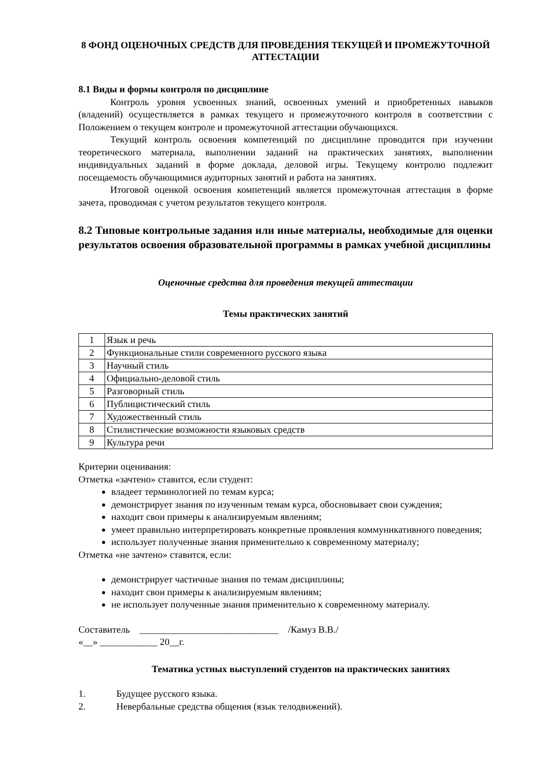8 ФОНД ОЦЕНОЧНЫХ СРЕДСТВ ДЛЯ ПРОВЕДЕНИЯ ТЕКУЩЕЙ И ПРОМЕЖУТОЧНОЙ АТТЕСТАЦИИ
8.1 Виды и формы контроля по дисциплине
Контроль уровня усвоенных знаний, освоенных умений и приобретенных навыков (владений) осуществляется в рамках текущего и промежуточного контроля в соответствии с Положением о текущем контроле и промежуточной аттестации обучающихся.
Текущий контроль освоения компетенций по дисциплине проводится при изучении теоретического материала, выполнении заданий на практических занятиях, выполнении индивидуальных заданий в форме доклада, деловой игры. Текущему контролю подлежит посещаемость обучающимися аудиторных занятий и работа на занятиях.
Итоговой оценкой освоения компетенций является промежуточная аттестация в форме зачета, проводимая с учетом результатов текущего контроля.
8.2 Типовые контрольные задания или иные материалы, необходимые для оценки результатов освоения образовательной программы в рамках учебной дисциплины
Оценочные средства для проведения текущей аттестации
Темы практических занятий
| 1 | Язык и речь |
| 2 | Функциональные стили современного русского языка |
| 3 | Научный стиль |
| 4 | Официально-деловой стиль |
| 5 | Разговорный стиль |
| 6 | Публицистический стиль |
| 7 | Художественный стиль |
| 8 | Стилистические возможности языковых средств |
| 9 | Культура речи |
Критерии оценивания:
Отметка «зачтено» ставится, если студент:
владеет терминологией по темам курса;
демонстрирует знания по изученным темам курса, обосновывает свои суждения;
находит свои примеры к анализируемым явлениям;
умеет правильно интерпретировать конкретные проявления коммуникативного поведения;
использует полученные знания применительно к современному материалу;
Отметка «не зачтено» ставится, если:
демонстрирует частичные знания по темам дисциплины;
находит свои примеры к анализируемым явлениям;
не использует полученные знания применительно к современному материалу.
Составитель _____________________________ /Камуз В.В./
«__» ____________ 20__г.
Тематика устных выступлений студентов на практических занятиях
1. Будущее русского языка.
2. Невербальные средства общения (язык телодвижений).